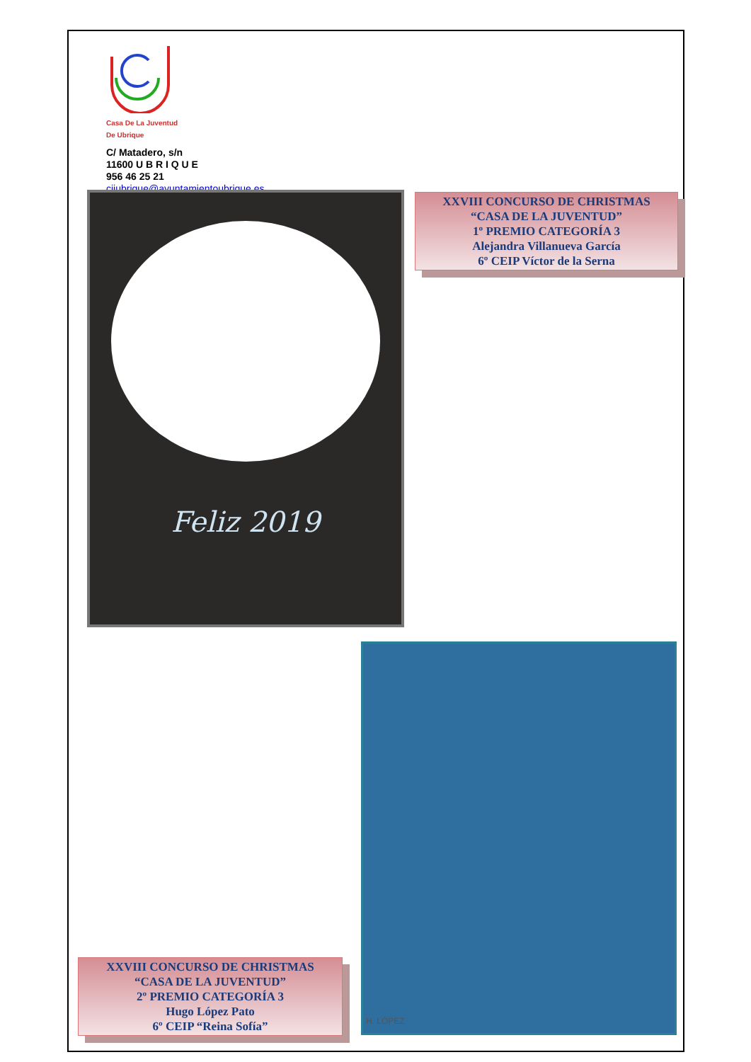Casa De La Juventud
De Ubrique
C/ Matadero, s/n
11600 U B R I Q U E
956 46 25 21
cijubrique@ayuntamientoubrique.es
Feliz 2019
XXVIII CONCURSO DE CHRISTMAS
“CASA DE LA JUVENTUD”
1º PREMIO CATEGORÍA 3
Alejandra Villanueva García
6º CEIP Víctor de la Serna
H. LÓPEZ
XXVIII CONCURSO DE CHRISTMAS
“CASA DE LA JUVENTUD”
2º PREMIO CATEGORÍA 3
Hugo López Pato
6º CEIP “Reina Sofía”